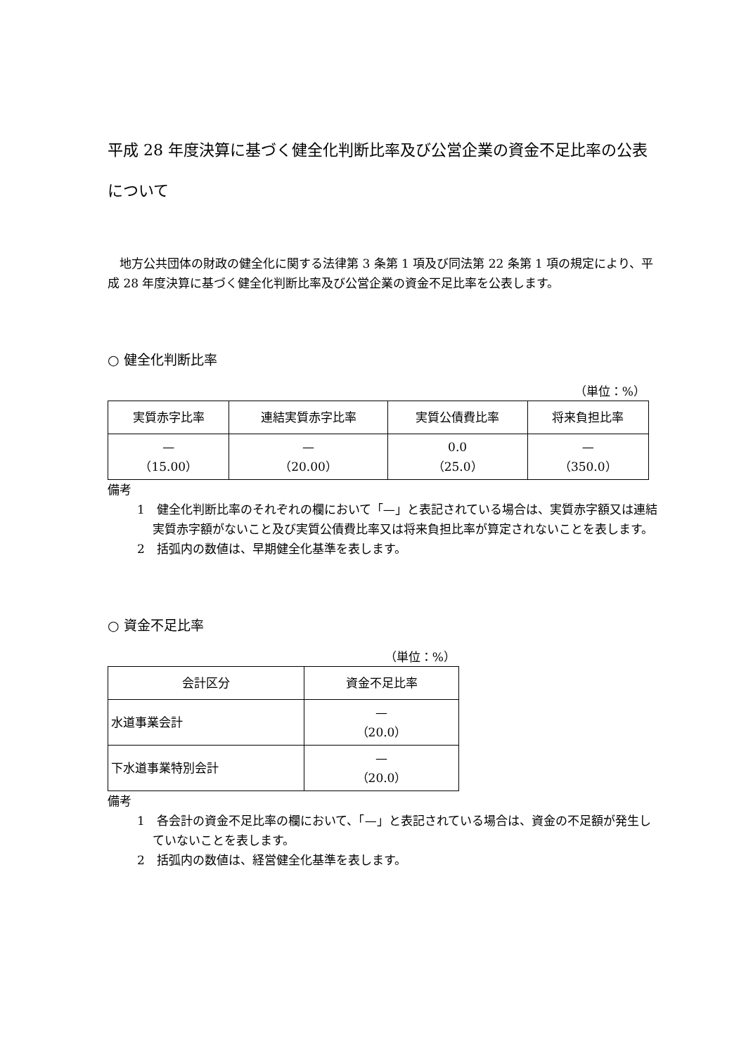平成 28 年度決算に基づく健全化判断比率及び公営企業の資金不足比率の公表について
　地方公共団体の財政の健全化に関する法律第 3 条第 1 項及び同法第 22 条第 1 項の規定により、平成 28 年度決算に基づく健全化判断比率及び公営企業の資金不足比率を公表します。
○ 健全化判断比率
（単位：%）
| 実質赤字比率 | 連結実質赤字比率 | 実質公債費比率 | 将来負担比率 |
| --- | --- | --- | --- |
| — （15.00） | — （20.00） | 0.0 （25.0） | — （350.0） |
備考
1　健全化判断比率のそれぞれの欄において「—」と表記されている場合は、実質赤字額又は連結実質赤字額がないこと及び実質公債費比率又は将来負担比率が算定されないことを表します。
2　括弧内の数値は、早期健全化基準を表します。
○ 資金不足比率
（単位：%）
| 会計区分 | 資金不足比率 |
| --- | --- |
| 水道事業会計 | — （20.0） |
| 下水道事業特別会計 | — （20.0） |
備考
1　各会計の資金不足比率の欄において、「—」と表記されている場合は、資金の不足額が発生していないことを表します。
2　括弧内の数値は、経営健全化基準を表します。